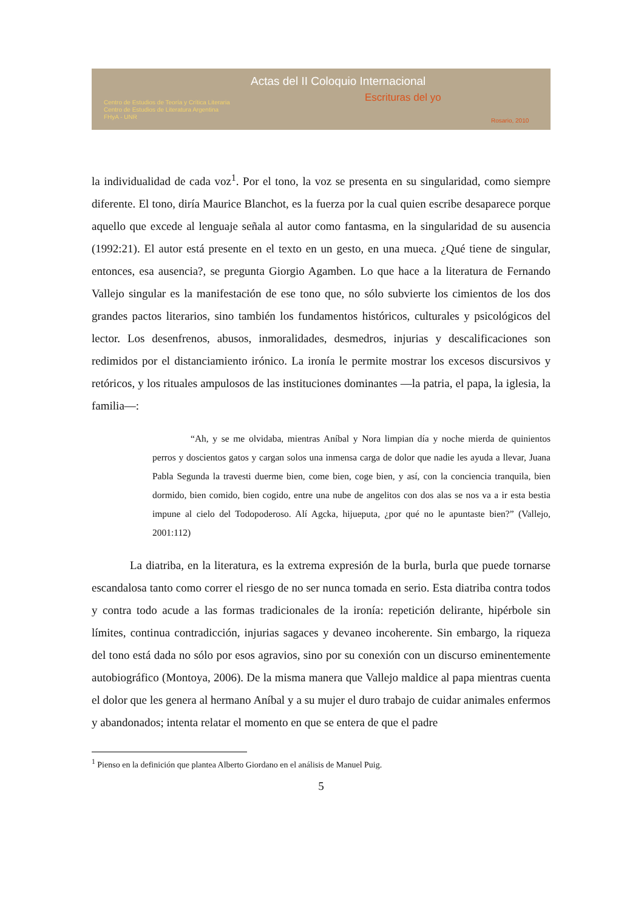Actas del II Coloquio Internacional
Escrituras del yo
Centro de Estudios de Teoría y Crítica Literaria
Centro de Estudios de Literatura Argentina
FHyA - UNR
Rosario, 2010
la individualidad de cada voz<sup>1</sup>. Por el tono, la voz se presenta en su singularidad, como siempre diferente. El tono, diría Maurice Blanchot, es la fuerza por la cual quien escribe desaparece porque aquello que excede al lenguaje señala al autor como fantasma, en la singularidad de su ausencia (1992:21). El autor está presente en el texto en un gesto, en una mueca. ¿Qué tiene de singular, entonces, esa ausencia?, se pregunta Giorgio Agamben. Lo que hace a la literatura de Fernando Vallejo singular es la manifestación de ese tono que, no sólo subvierte los cimientos de los dos grandes pactos literarios, sino también los fundamentos históricos, culturales y psicológicos del lector. Los desenfrenos, abusos, inmoralidades, desmedros, injurias y descalificaciones son redimidos por el distanciamiento irónico. La ironía le permite mostrar los excesos discursivos y retóricos, y los rituales ampulosos de las instituciones dominantes —la patria, el papa, la iglesia, la familia—:
“Ah, y se me olvidaba, mientras Aníbal y Nora limpian día y noche mierda de quinientos perros y doscientos gatos y cargan solos una inmensa carga de dolor que nadie les ayuda a llevar, Juana Pabla Segunda la travesti duerme bien, come bien, coge bien, y así, con la conciencia tranquila, bien dormido, bien comido, bien cogido, entre una nube de angelitos con dos alas se nos va a ir esta bestia impune al cielo del Todopoderoso. Alí Agcka, hijueputa, ¿por qué no le apuntaste bien?” (Vallejo, 2001:112)
La diatriba, en la literatura, es la extrema expresión de la burla, burla que puede tornarse escandalosa tanto como correr el riesgo de no ser nunca tomada en serio. Esta diatriba contra todos y contra todo acude a las formas tradicionales de la ironía: repetición delirante, hipérbole sin límites, continua contradicción, injurias sagaces y devaneo incoherente. Sin embargo, la riqueza del tono está dada no sólo por esos agravios, sino por su conexión con un discurso eminentemente autobiográfico (Montoya, 2006). De la misma manera que Vallejo maldice al papa mientras cuenta el dolor que les genera al hermano Aníbal y a su mujer el duro trabajo de cuidar animales enfermos y abandonados; intenta relatar el momento en que se entera de que el padre
<sup>1</sup> Pienso en la definición que plantea Alberto Giordano en el análisis de Manuel Puig.
5